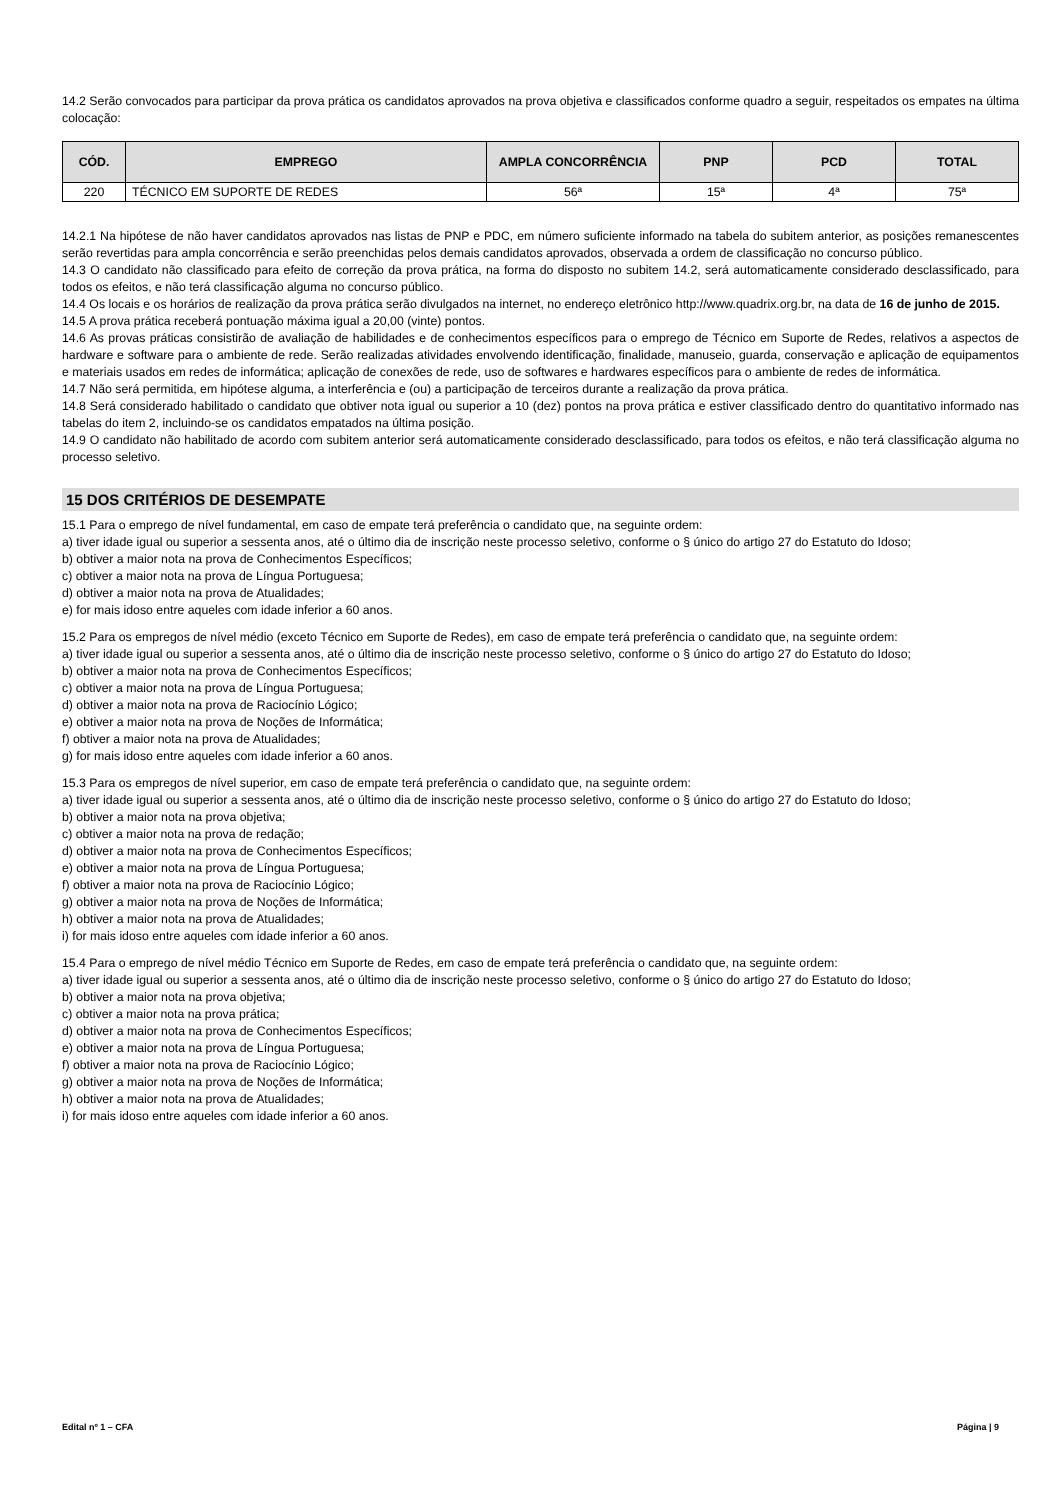14.2 Serão convocados para participar da prova prática os candidatos aprovados na prova objetiva e classificados conforme quadro a seguir, respeitados os empates na última colocação:
| CÓD. | EMPREGO | AMPLA CONCORRÊNCIA | PNP | PCD | TOTAL |
| --- | --- | --- | --- | --- | --- |
| 220 | TÉCNICO EM SUPORTE DE REDES | 56ª | 15ª | 4ª | 75ª |
14.2.1 Na hipótese de não haver candidatos aprovados nas listas de PNP e PDC, em número suficiente informado na tabela do subitem anterior, as posições remanescentes serão revertidas para ampla concorrência e serão preenchidas pelos demais candidatos aprovados, observada a ordem de classificação no concurso público.
14.3 O candidato não classificado para efeito de correção da prova prática, na forma do disposto no subitem 14.2, será automaticamente considerado desclassificado, para todos os efeitos, e não terá classificação alguma no concurso público.
14.4 Os locais e os horários de realização da prova prática serão divulgados na internet, no endereço eletrônico http://www.quadrix.org.br, na data de 16 de junho de 2015.
14.5 A prova prática receberá pontuação máxima igual a 20,00 (vinte) pontos.
14.6 As provas práticas consistirão de avaliação de habilidades e de conhecimentos específicos para o emprego de Técnico em Suporte de Redes, relativos a aspectos de hardware e software para o ambiente de rede. Serão realizadas atividades envolvendo identificação, finalidade, manuseio, guarda, conservação e aplicação de equipamentos e materiais usados em redes de informática; aplicação de conexões de rede, uso de softwares e hardwares específicos para o ambiente de redes de informática.
14.7 Não será permitida, em hipótese alguma, a interferência e (ou) a participação de terceiros durante a realização da prova prática.
14.8 Será considerado habilitado o candidato que obtiver nota igual ou superior a 10 (dez) pontos na prova prática e estiver classificado dentro do quantitativo informado nas tabelas do item 2, incluindo-se os candidatos empatados na última posição.
14.9 O candidato não habilitado de acordo com subitem anterior será automaticamente considerado desclassificado, para todos os efeitos, e não terá classificação alguma no processo seletivo.
15 DOS CRITÉRIOS DE DESEMPATE
15.1 Para o emprego de nível fundamental, em caso de empate terá preferência o candidato que, na seguinte ordem:
a) tiver idade igual ou superior a sessenta anos, até o último dia de inscrição neste processo seletivo, conforme o § único do artigo 27 do Estatuto do Idoso;
b) obtiver a maior nota na prova de Conhecimentos Específicos;
c) obtiver a maior nota na prova de Língua Portuguesa;
d) obtiver a maior nota na prova de Atualidades;
e) for mais idoso entre aqueles com idade inferior a 60 anos.
15.2 Para os empregos de nível médio (exceto Técnico em Suporte de Redes), em caso de empate terá preferência o candidato que, na seguinte ordem:
a) tiver idade igual ou superior a sessenta anos, até o último dia de inscrição neste processo seletivo, conforme o § único do artigo 27 do Estatuto do Idoso;
b) obtiver a maior nota na prova de Conhecimentos Específicos;
c) obtiver a maior nota na prova de Língua Portuguesa;
d) obtiver a maior nota na prova de Raciocínio Lógico;
e) obtiver a maior nota na prova de Noções de Informática;
f) obtiver a maior nota na prova de Atualidades;
g) for mais idoso entre aqueles com idade inferior a 60 anos.
15.3 Para os empregos de nível superior, em caso de empate terá preferência o candidato que, na seguinte ordem:
a) tiver idade igual ou superior a sessenta anos, até o último dia de inscrição neste processo seletivo, conforme o § único do artigo 27 do Estatuto do Idoso;
b) obtiver a maior nota na prova objetiva;
c) obtiver a maior nota na prova de redação;
d) obtiver a maior nota na prova de Conhecimentos Específicos;
e) obtiver a maior nota na prova de Língua Portuguesa;
f) obtiver a maior nota na prova de Raciocínio Lógico;
g) obtiver a maior nota na prova de Noções de Informática;
h) obtiver a maior nota na prova de Atualidades;
i) for mais idoso entre aqueles com idade inferior a 60 anos.
15.4 Para o emprego de nível médio Técnico em Suporte de Redes, em caso de empate terá preferência o candidato que, na seguinte ordem:
a) tiver idade igual ou superior a sessenta anos, até o último dia de inscrição neste processo seletivo, conforme o § único do artigo 27 do Estatuto do Idoso;
b) obtiver a maior nota na prova objetiva;
c) obtiver a maior nota na prova prática;
d) obtiver a maior nota na prova de Conhecimentos Específicos;
e) obtiver a maior nota na prova de Língua Portuguesa;
f) obtiver a maior nota na prova de Raciocínio Lógico;
g) obtiver a maior nota na prova de Noções de Informática;
h) obtiver a maior nota na prova de Atualidades;
i) for mais idoso entre aqueles com idade inferior a 60 anos.
Edital nº 1 – CFA Página | 9